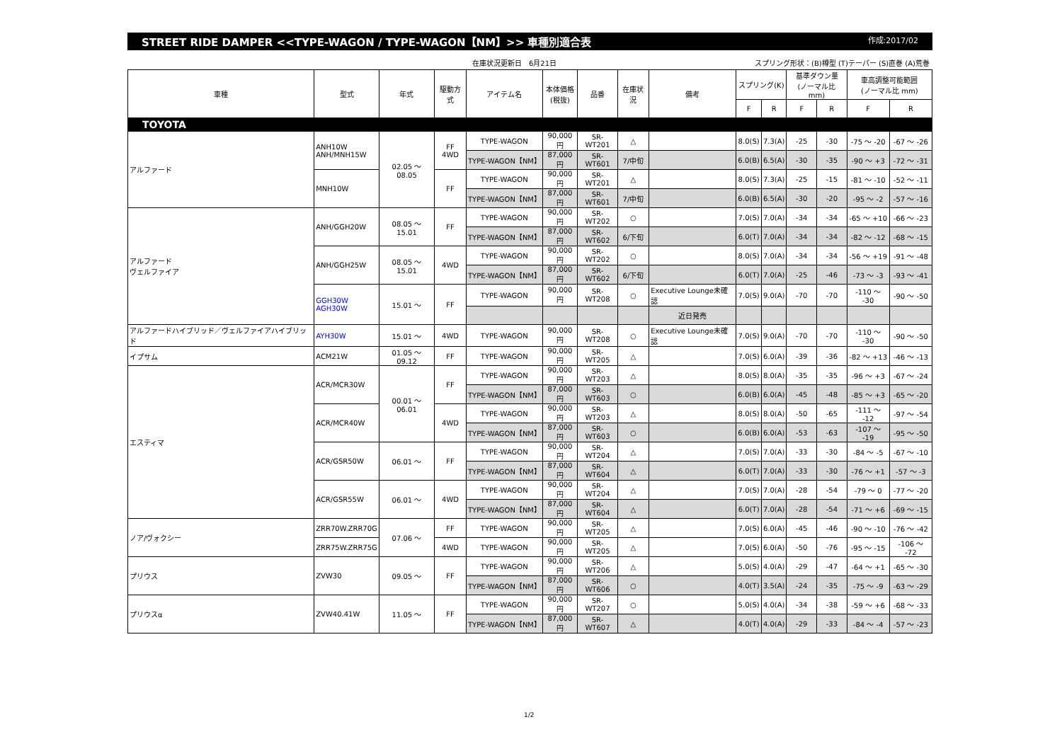STREET RIDE DAMPER <<TYPE-WAGON / TYPE-WAGON【NM】>> 車種別適合表 作成:2017/02
在庫状況更新日　6月21日 スプリング形状：(B)樽型 (T)テーパー (S)直巻 (A)荒巻
| 車種 | 型式 | 年式 | 駆動方式 | アイテム名 | 本体価格 (税抜) | 品番 | 在庫状況 | 備考 | スプリング(K) | | 基準ダウン量 (ノーマル比 mm) | | 車高調整可能範囲 (ノーマル比 mm) | |
| --- | --- | --- | --- | --- | --- | --- | --- | --- | --- | --- | --- | --- | --- | --- |
| | | | | | | | | | F | R | F | R | F | R |
| TOYOTA | | | | | | | | | | | | | | |
| アルファード | ANH10W ANH/MNH15W | 02.05 ～ 08.05 | FF 4WD | TYPE-WAGON | 90,000円 | SR-WT201 | △ | | 8.0(S) | 7.3(A) | -25 | -30 | -75 ～ -20 | -67 ～ -26 |
| | | | | TYPE-WAGON【NM】 | 87,000円 | SR-WT601 | 7/中旬 | | 6.0(B) | 6.5(A) | -30 | -35 | -90 ～ +3 | -72 ～ -31 |
| | MNH10W | | FF | TYPE-WAGON | 90,000円 | SR-WT201 | △ | | 8.0(S) | 7.3(A) | -25 | -15 | -81 ～ -10 | -52 ～ -11 |
| | | | | TYPE-WAGON【NM】 | 87,000円 | SR-WT601 | 7/中旬 | | 6.0(B) | 6.5(A) | -30 | -20 | -95 ～ -2 | -57 ～ -16 |
| アルファード ヴェルファイア | ANH/GGH20W | 08.05 ～ 15.01 | FF | TYPE-WAGON | 90,000円 | SR-WT202 | ○ | | 7.0(S) | 7.0(A) | -34 | -34 | -65 ～ +10 | -66 ～ -23 |
| | | | | TYPE-WAGON【NM】 | 87,000円 | SR-WT602 | 6/下旬 | | 6.0(T) | 7.0(A) | -34 | -34 | -82 ～ -12 | -68 ～ -15 |
| | ANH/GGH25W | 08.05 ～ 15.01 | 4WD | TYPE-WAGON | 90,000円 | SR-WT202 | ○ | | 8.0(S) | 7.0(A) | -34 | -34 | -56 ～ +19 | -91 ～ -48 |
| | | | | TYPE-WAGON【NM】 | 87,000円 | SR-WT602 | 6/下旬 | | 6.0(T) | 7.0(A) | -25 | -46 | -73 ～ -3 | -93 ～ -41 |
| | GGH30W AGH30W | 15.01 ～ | FF | TYPE-WAGON | 90,000円 | SR-WT208 | ○ | Executive Lounge未確認 | 7.0(S) | 9.0(A) | -70 | -70 | -110 ～ -30 | -90 ～ -50 |
| | | | | | | | | 近日発売 | | | | | | |
| アルファードハイブリッド／ヴェルファイアハイブリッド | AYH30W | 15.01 ～ | 4WD | TYPE-WAGON | 90,000円 | SR-WT208 | ○ | Executive Lounge未確認 | 7.0(S) | 9.0(A) | -70 | -70 | -110 ～ -30 | -90 ～ -50 |
| イプサム | ACM21W | 01.05 ～ 09.12 | FF | TYPE-WAGON | 90,000円 | SR-WT205 | △ | | 7.0(S) | 6.0(A) | -39 | -36 | -82 ～ +13 | -46 ～ -13 |
| エスティマ | ACR/MCR30W | 00.01 ～ 06.01 | FF | TYPE-WAGON | 90,000円 | SR-WT203 | △ | | 8.0(S) | 8.0(A) | -35 | -35 | -96 ～ +3 | -67 ～ -24 |
| | | | | TYPE-WAGON【NM】 | 87,000円 | SR-WT603 | ○ | | 6.0(B) | 6.0(A) | -45 | -48 | -85 ～ +3 | -65 ～ -20 |
| | ACR/MCR40W | | 4WD | TYPE-WAGON | 90,000円 | SR-WT203 | △ | | 8.0(S) | 8.0(A) | -50 | -65 | -111 ～ -12 | -97 ～ -54 |
| | | | | TYPE-WAGON【NM】 | 87,000円 | SR-WT603 | ○ | | 6.0(B) | 6.0(A) | -53 | -63 | -107 ～ -19 | -95 ～ -50 |
| | ACR/GSR50W | 06.01 ～ | FF | TYPE-WAGON | 90,000円 | SR-WT204 | △ | | 7.0(S) | 7.0(A) | -33 | -30 | -84 ～ -5 | -67 ～ -10 |
| | | | | TYPE-WAGON【NM】 | 87,000円 | SR-WT604 | △ | | 6.0(T) | 7.0(A) | -33 | -30 | -76 ～ +1 | -57 ～ -3 |
| | ACR/GSR55W | 06.01 ～ | 4WD | TYPE-WAGON | 90,000円 | SR-WT204 | △ | | 7.0(S) | 7.0(A) | -28 | -54 | -79 ～ 0 | -77 ～ -20 |
| | | | | TYPE-WAGON【NM】 | 87,000円 | SR-WT604 | △ | | 6.0(T) | 7.0(A) | -28 | -54 | -71 ～ +6 | -69 ～ -15 |
| ノア/ヴォクシー | ZRR70W.ZRR70G | 07.06 ～ | FF | TYPE-WAGON | 90,000円 | SR-WT205 | △ | | 7.0(S) | 6.0(A) | -45 | -46 | -90 ～ -10 | -76 ～ -42 |
| | ZRR75W.ZRR75G | | 4WD | TYPE-WAGON | 90,000円 | SR-WT205 | △ | | 7.0(S) | 6.0(A) | -50 | -76 | -95 ～ -15 | -106 ～ -72 |
| プリウス | ZVW30 | 09.05 ～ | FF | TYPE-WAGON | 90,000円 | SR-WT206 | △ | | 5.0(S) | 4.0(A) | -29 | -47 | -64 ～ +1 | -65 ～ -30 |
| | | | | TYPE-WAGON【NM】 | 87,000円 | SR-WT606 | ○ | | 4.0(T) | 3.5(A) | -24 | -35 | -75 ～ -9 | -63 ～ -29 |
| プリウスα | ZVW40.41W | 11.05 ～ | FF | TYPE-WAGON | 90,000円 | SR-WT207 | ○ | | 5.0(S) | 4.0(A) | -34 | -38 | -59 ～ +6 | -68 ～ -33 |
| | | | | TYPE-WAGON【NM】 | 87,000円 | SR-WT607 | △ | | 4.0(T) | 4.0(A) | -29 | -33 | -84 ～ -4 | -57 ～ -23 |
1/2